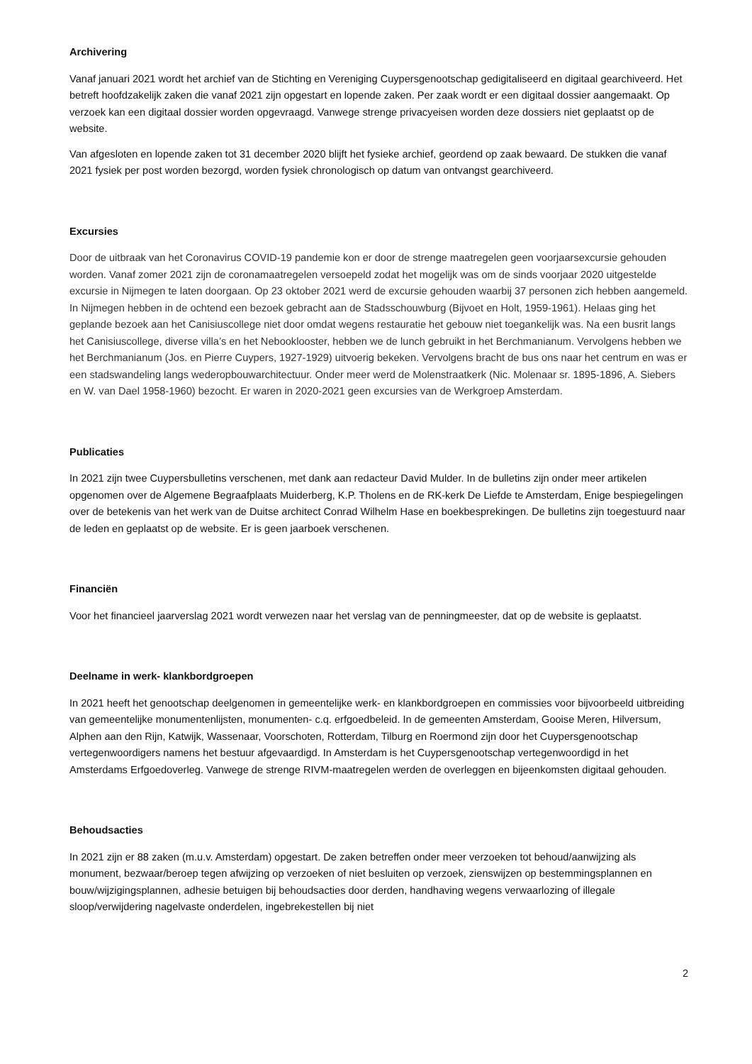Archivering
Vanaf januari 2021 wordt het archief van de Stichting en Vereniging Cuypersgenootschap gedigitaliseerd en digitaal gearchiveerd. Het betreft hoofdzakelijk zaken die vanaf 2021 zijn opgestart en lopende zaken. Per zaak wordt er een digitaal dossier aangemaakt. Op verzoek kan een digitaal dossier worden opgevraagd. Vanwege strenge privacyeisen worden deze dossiers niet geplaatst op de website.
Van afgesloten en lopende zaken tot 31 december 2020 blijft het fysieke archief, geordend op zaak bewaard. De stukken die vanaf 2021 fysiek per post worden bezorgd, worden fysiek chronologisch op datum van ontvangst gearchiveerd.
Excursies
Door de uitbraak van het Coronavirus COVID-19 pandemie kon er door de strenge maatregelen geen voorjaarsexcursie gehouden worden. Vanaf zomer 2021 zijn de coronamaatregelen versoepeld zodat het mogelijk was om de sinds voorjaar 2020 uitgestelde excursie in Nijmegen te laten doorgaan. Op 23 oktober 2021 werd de excursie gehouden waarbij 37 personen zich hebben aangemeld. In Nijmegen hebben in de ochtend een bezoek gebracht aan de Stadsschouwburg (Bijvoet en Holt, 1959-1961). Helaas ging het geplande bezoek aan het Canisiuscollege niet door omdat wegens restauratie het gebouw niet toegankelijk was. Na een busrit langs het Canisiuscollege, diverse villa’s en het Nebooklooster, hebben we de lunch gebruikt in het Berchmanianum. Vervolgens hebben we het Berchmanianum (Jos. en Pierre Cuypers, 1927-1929) uitvoerig bekeken. Vervolgens bracht de bus ons naar het centrum en was er een stadswandeling langs wederopbouwarchitectuur. Onder meer werd de Molenstraatkerk (Nic. Molenaar sr. 1895-1896, A. Siebers en W. van Dael 1958-1960) bezocht. Er waren in 2020-2021 geen excursies van de Werkgroep Amsterdam.
Publicaties
In 2021 zijn twee Cuypersbulletins verschenen, met dank aan redacteur David Mulder. In de bulletins zijn onder meer artikelen opgenomen over de Algemene Begraafplaats Muiderberg, K.P. Tholens en de RK-kerk De Liefde te Amsterdam, Enige bespiegelingen over de betekenis van het werk van de Duitse architect Conrad Wilhelm Hase en boekbesprekingen. De bulletins zijn toegestuurd naar de leden en geplaatst op de website. Er is geen jaarboek verschenen.
Financiën
Voor het financieel jaarverslag 2021 wordt verwezen naar het verslag van de penningmeester, dat op de website is geplaatst.
Deelname in werk- klankbordgroepen
In 2021 heeft het genootschap deelgenomen in gemeentelijke werk- en klankbordgroepen en commissies voor bijvoorbeeld uitbreiding van gemeentelijke monumentenlijsten, monumenten- c.q. erfgoedbeleid. In de gemeenten Amsterdam, Gooise Meren, Hilversum, Alphen aan den Rijn, Katwijk, Wassenaar, Voorschoten, Rotterdam, Tilburg en Roermond zijn door het Cuypersgenootschap vertegenwoordigers namens het bestuur afgevaardigd. In Amsterdam is het Cuypersgenootschap vertegenwoordigd in het Amsterdams Erfgoedoverleg. Vanwege de strenge RIVM-maatregelen werden de overleggen en bijeenkomsten digitaal gehouden.
Behoudsacties
In 2021 zijn er 88 zaken (m.u.v. Amsterdam) opgestart. De zaken betreffen onder meer verzoeken tot behoud/aanwijzing als monument, bezwaar/beroep tegen afwijzing op verzoeken of niet besluiten op verzoek, zienswijzen op bestemmingsplannen en bouw/wijzigingsplannen, adhesie betuigen bij behoudsacties door derden, handhaving wegens verwaarlozing of illegale sloop/verwijdering nagelvaste onderdelen, ingebrekestellen bij niet
2